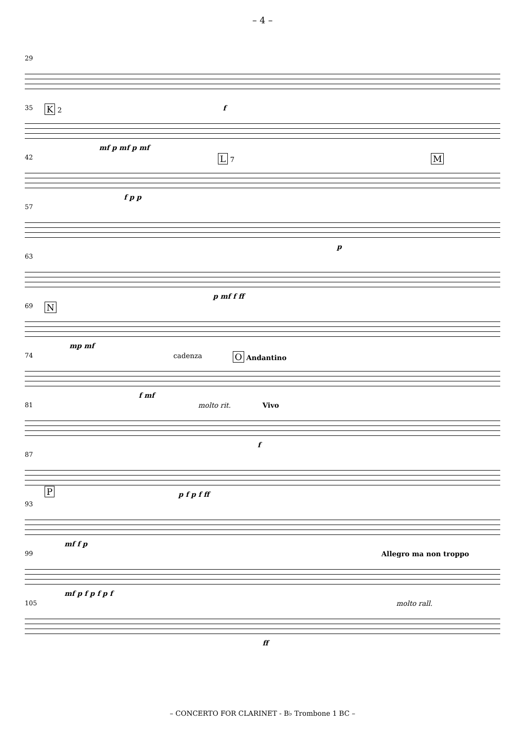– 4 –
29
35 K 2 f
mf p mf p mf
42 L 7 M
f p p
57
p
63
p mf f ff
69 N
mp mf
74 cadenza O Andantino
f mf
81 molto rit. Vivo
f
87
P p f p f ff
93
mf f p
99 Allegro ma non troppo
mf p f p f p f
105 molto rall.
ff
– CONCERTO FOR CLARINET - B♭ Trombone 1 BC –